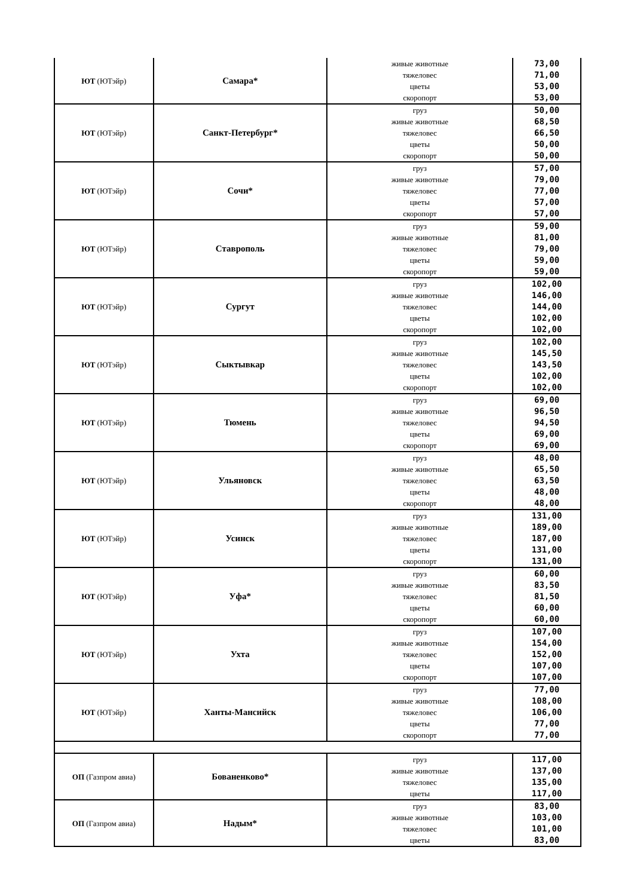| ЮТ (ЮТэйр) | Самара* | живые животные тяжеловес цветы скоропорт | 73,00 71,00 53,00 53,00 |
| ЮТ (ЮТэйр) | Санкт-Петербург* | груз живые животные тяжеловес цветы скоропорт | 50,00 68,50 66,50 50,00 50,00 |
| ЮТ (ЮТэйр) | Сочи* | груз живые животные тяжеловес цветы скоропорт | 57,00 79,00 77,00 57,00 57,00 |
| ЮТ (ЮТэйр) | Ставрополь | груз живые животные тяжеловес цветы скоропорт | 59,00 81,00 79,00 59,00 59,00 |
| ЮТ (ЮТэйр) | Сургут | груз живые животные тяжеловес цветы скоропорт | 102,00 146,00 144,00 102,00 102,00 |
| ЮТ (ЮТэйр) | Сыктывкар | груз живые животные тяжеловес цветы скоропорт | 102,00 145,50 143,50 102,00 102,00 |
| ЮТ (ЮТэйр) | Тюмень | груз живые животные тяжеловес цветы скоропорт | 69,00 96,50 94,50 69,00 69,00 |
| ЮТ (ЮТэйр) | Ульяновск | груз живые животные тяжеловес цветы скоропорт | 48,00 65,50 63,50 48,00 48,00 |
| ЮТ (ЮТэйр) | Усинск | груз живые животные тяжеловес цветы скоропорт | 131,00 189,00 187,00 131,00 131,00 |
| ЮТ (ЮТэйр) | Уфа* | груз живые животные тяжеловес цветы скоропорт | 60,00 83,50 81,50 60,00 60,00 |
| ЮТ (ЮТэйр) | Ухта | груз живые животные тяжеловес цветы скоропорт | 107,00 154,00 152,00 107,00 107,00 |
| ЮТ (ЮТэйр) | Ханты-Мансийск | груз живые животные тяжеловес цветы скоропорт | 77,00 108,00 106,00 77,00 77,00 |
| ОП (Газпром авиа) | Бованенково* | груз живые животные тяжеловес цветы | 117,00 137,00 135,00 117,00 |
| ОП (Газпром авиа) | Надым* | груз живые животные тяжеловес цветы | 83,00 103,00 101,00 83,00 |